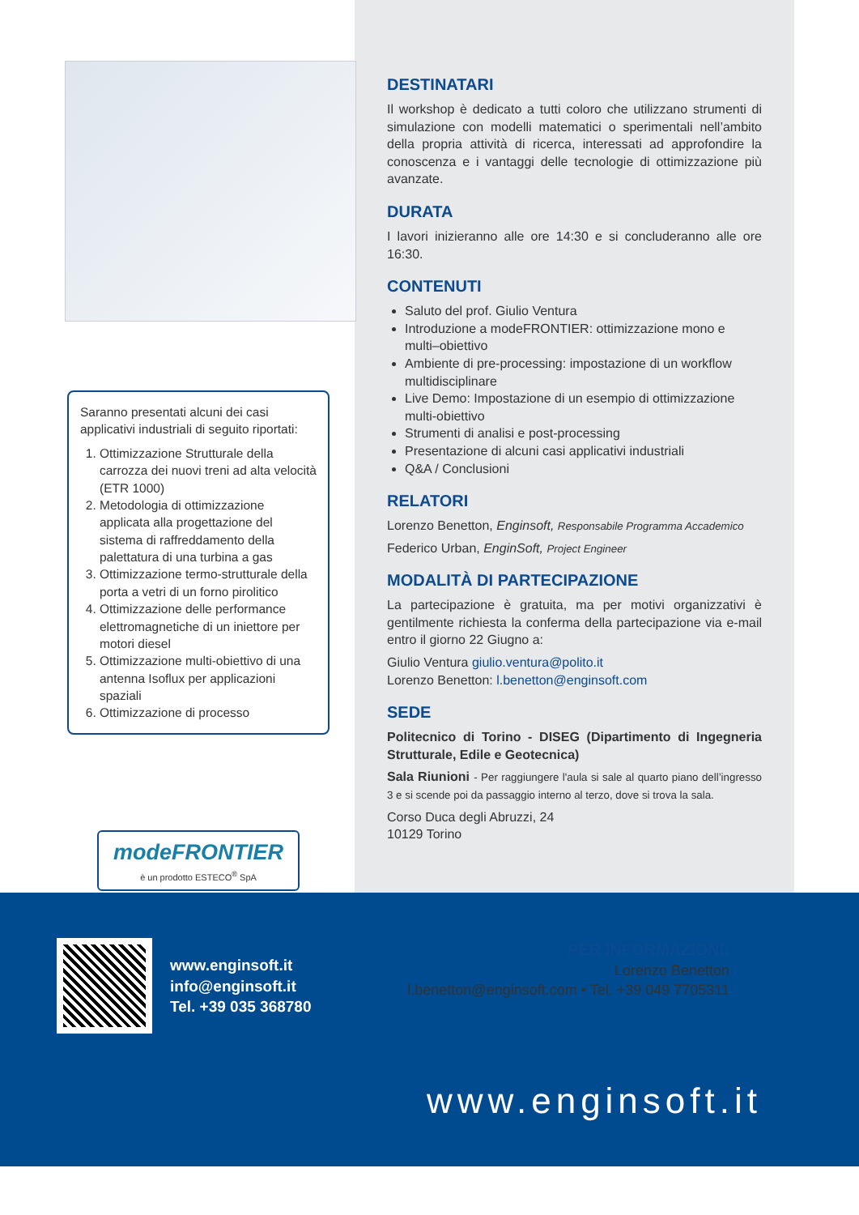Saranno presentati alcuni dei casi applicativi industriali di seguito riportati:
1. Ottimizzazione Strutturale della carrozza dei nuovi treni ad alta velocità (ETR 1000)
2. Metodologia di ottimizzazione applicata alla progettazione del sistema di raffreddamento della palettatura di una turbina a gas
3. Ottimizzazione termo-strutturale della porta a vetri di un forno pirolitico
4. Ottimizzazione delle performance elettromagnetiche di un iniettore per motori diesel
5. Ottimizzazione multi-obiettivo di una antenna Isoflux per applicazioni spaziali
6. Ottimizzazione di processo
modeFRONTIER
è un prodotto ESTECO<sup>®</sup> SpA
www.enginsoft.it
info@enginsoft.it
Tel. +39 035 368780
DESTINATARI
Il workshop è dedicato a tutti coloro che utilizzano strumenti di simulazione con modelli matematici o sperimentali nell’ambito della propria attività di ricerca, interessati ad approfondire la conoscenza e i vantaggi delle tecnologie di ottimizzazione più avanzate.
DURATA
I lavori inizieranno alle ore 14:30 e si concluderanno alle ore 16:30.
CONTENUTI
Saluto del prof. Giulio Ventura
Introduzione a modeFRONTIER: ottimizzazione mono e multi–obiettivo
Ambiente di pre-processing: impostazione di un workflow multidisciplinare
Live Demo: Impostazione di un esempio di ottimizzazione multi-obiettivo
Strumenti di analisi e post-processing
Presentazione di alcuni casi applicativi industriali
Q&A / Conclusioni
RELATORI
Lorenzo Benetton, Enginsoft, Responsabile Programma Accademico
Federico Urban, EnginSoft, Project Engineer
MODALITÀ DI PARTECIPAZIONE
La partecipazione è gratuita, ma per motivi organizzativi è gentilmente richiesta la conferma della partecipazione via e-mail entro il giorno 22 Giugno a:
Giulio Ventura giulio.ventura@polito.it
Lorenzo Benetton: l.benetton@enginsoft.com
SEDE
Politecnico di Torino - DISEG (Dipartimento di Ingegneria Strutturale, Edile e Geotecnica)
Sala Riunioni - Per raggiungere l'aula si sale al quarto piano dell’ingresso 3 e si scende poi da passaggio interno al terzo, dove si trova la sala.
Corso Duca degli Abruzzi, 24
10129 Torino
PER INFORMAZIONI:
Lorenzo Benetton
l.benetton@enginsoft.com • Tel. +39 049 7705311
www.enginsoft.it